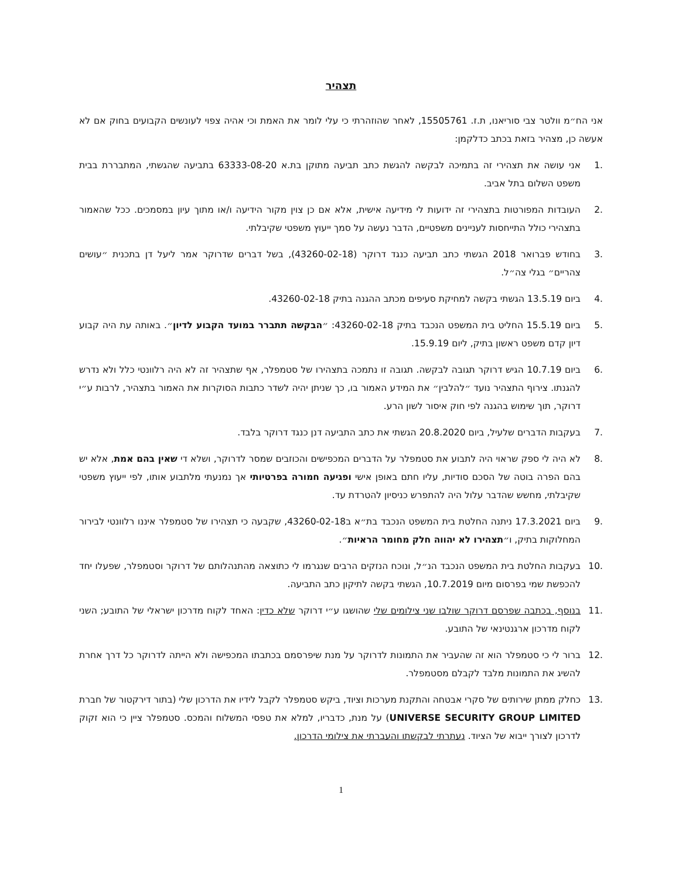תצהיר
אני הח״מ וולטר צבי סוריאנו, ת.ז. 15505761, לאחר שהוזהרתי כי עלי לומר את האמת וכי אהיה צפוי לעונשים הקבועים בחוק אם לא אעשה כן, מצהיר בזאת בכתב כדלקמן:
.1 אני עושה את תצהירי זה בתמיכה לבקשה להגשת כתב תביעה מתוקן בת.א 63333-08-20 בתביעה שהגשתי, המתבררת בבית משפט השלום בתל אביב.
.2 העובדות המפורטות בתצהירי זה ידועות לי מידיעה אישית, אלא אם כן צוין מקור הידיעה ו/או מתוך עיון במסמכים. ככל שהאמור בתצהירי כולל התייחסות לעניינים משפטיים, הדבר נעשה על סמך ייעוץ משפטי שקיבלתי.
.3 בחודש פברואר 2018 הגשתי כתב תביעה כנגד דרוקר (43260-02-18), בשל דברים שדרוקר אמר ליעל דן בתכנית ״עושים צהריים״ בגלי צה״ל.
.4 ביום 13.5.19 הגשתי בקשה למחיקת סעיפים מכתב ההגנה בתיק 43260-02-18.
.5 ביום 15.5.19 החליט בית המשפט הנכבד בתיק 43260-02-18: ״הבקשה תתברר במועד הקבוע לדיון״. באותה עת היה קבוע דיון קדם משפט ראשון בתיק, ליום 15.9.19.
.6 ביום 10.7.19 הגיש דרוקר תגובה לבקשה. תגובה זו נתמכה בתצהירו של סטמפלר, אף שתצהיר זה לא היה רלוונטי כלל ולא נדרש להגנתו. צירוף התצהיר נועד ״להלבין״ את המידע האמור בו, כך שניתן יהיה לשדר כתבות הסוקרות את האמור בתצהיר, לרבות ע״י דרוקר, תוך שימוש בהגנה לפי חוק איסור לשון הרע.
.7 בעקבות הדברים שלעיל, ביום 20.8.2020 הגשתי את כתב התביעה דנן כנגד דרוקר בלבד.
.8 לא היה לי ספק שראוי היה לתבוע את סטמפלר על הדברים המכפישים והכוזבים שמסר לדרוקר, ושלא די שאין בהם אמת, אלא יש בהם הפרה בוטה של הסכם סודיות, עליו חתם באופן אישי ופגיעה חמורה בפרטיותי אך נמנעתי מלתבוע אותו, לפי ייעוץ משפטי שקיבלתי, מחשש שהדבר עלול היה להתפרש כניסיון להטרדת עד.
.9 ביום 17.3.2021 ניתנה החלטת בית המשפט הנכבד בת״א ב43260-02-18, שקבעה כי תצהירו של סטמפלר איננו רלוונטי לבירור המחלוקות בתיק, ו״תצהירו לא יהווה חלק מחומר הראיות״.
.10 בעקבות החלטת בית המשפט הנכבד הנ״ל, ונוכח הנזקים הרבים שנגרמו לי כתוצאה מהתנהלותם של דרוקר וסטמפלר, שפעלו יחד להכפשת שמי בפרסום מיום 10.7.2019, הגשתי בקשה לתיקון כתב התביעה.
.11 בנוסף, בכתבה שפרסם דרוקר שולבו שני צילומים שלי שהושגו ע״י דרוקר שלא כדין: האחד לקוח מדרכון ישראלי של התובע; השני לקוח מדרכון ארגנטינאי של התובע.
.12 ברור לי כי סטמפלר הוא זה שהעביר את התמונות לדרוקר על מנת שיפרסמם בכתבתו המכפישה ולא הייתה לדרוקר כל דרך אחרת להשיג את התמונות מלבד לקבלם מסטמפלר.
.13 כחלק ממתן שירותים של סקרי אבטחה והתקנת מערכות וציוד, ביקש סטמפלר לקבל לידיו את הדרכון שלי (בתור דירקטור של חברת UNIVERSE SECURITY GROUP LIMITED) על מנת, כדבריו, למלא את טפסי המשלוח והמכס. סטמפלר ציין כי הוא זקוק לדרכון לצורך ייבוא של הציוד. נעתרתי לבקשתו והעברתי את צילומי הדרכון.
1